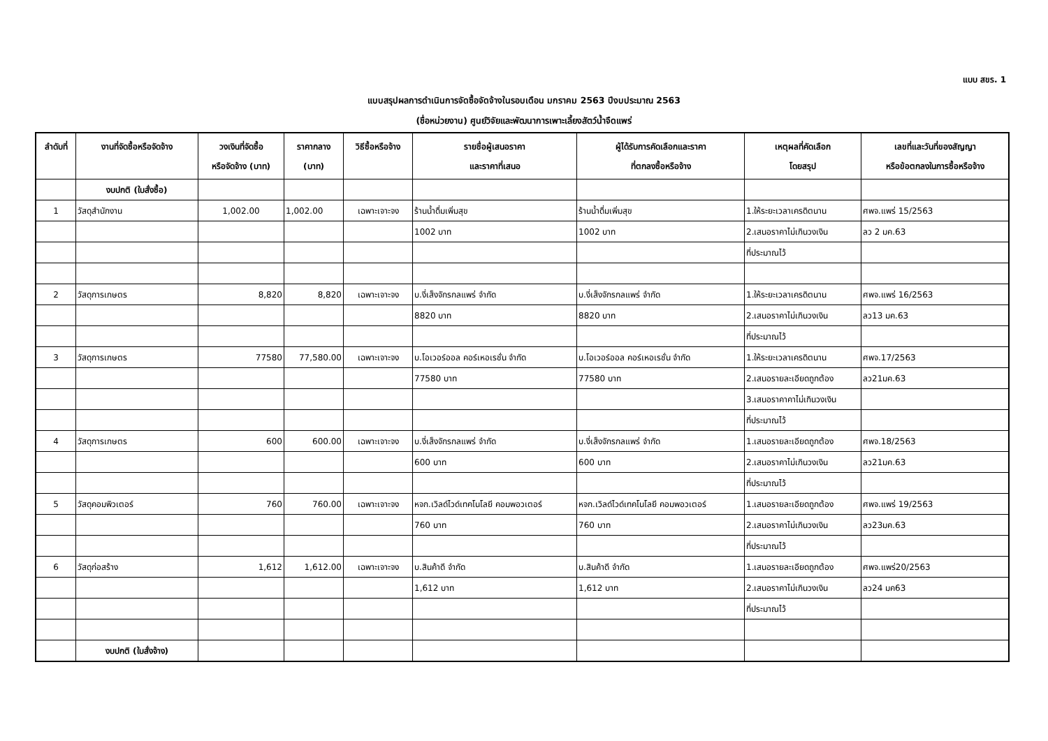แบบ สขร. 1
แบบสรุปผลการดำเนินการจัดซื้อจัดจ้างในรอบเดือน มกราคม 2563 ปีงบประมาณ 2563
(ชื่อหน่วยงาน) ศูนย์วิจัยและพัฒนาการเพาะเลี้ยงสัตว์น้ำจืดแพร่
| ลำดับที่ | งานที่จัดซื้อหรือจัดจ้าง | วงเงินที่จัดซื้อ หรือจัดจ้าง (บาท) | ราคากลาง (บาท) | วิธีซื้อหรือจ้าง | รายชื่อผู้เสนอราคา และราคาที่เสนอ | ผู้ได้รับการคัดเลือกและราคา ที่ตกลงซื้อหรือจ้าง | เหตุผลที่คัดเลือก โดยสรุป | เลขที่และวันที่ของสัญญา หรือข้อตกลงในการซื้อหรือจ้าง |
| --- | --- | --- | --- | --- | --- | --- | --- | --- |
| | งบปกติ (ใบสั่งซื้อ) | | | | | | | |
| 1 | วัสดุสำนักงาน | 1,002.00 | 1,002.00 | เฉพาะเจาะจง | ร้านน้ำดื่มเพิ่มสุข | ร้านน้ำดื่มเพิ่มสุข | 1.ให้ระยะเวลาเครดิตนาน | ศพจ.แพร่ 15/2563 |
| | | | | | 1002 บาท | 1002 บาท | 2.เสนอราคาไม่เกินวงเงิน | ลว 2 มค.63 |
| | | | | | | | ที่ประมาณไว้ | |
| 2 | วัสดุการเกษตร | 8,820 | 8,820 | เฉพาะเจาะจง | บ.งี่เส็งจักรกลแพร่ จำกัด | บ.งี่เส็งจักรกลแพร่ จำกัด | 1.ให้ระยะเวลาเครดิตนาน | ศพจ.แพร่ 16/2563 |
| | | | | | 8820 บาท | 8820 บาท | 2.เสนอราคาไม่เกินวงเงิน | ลว13 มค.63 |
| | | | | | | | ที่ประมาณไว้ | |
| 3 | วัสดุการเกษตร | 77580 | 77,580.00 | เฉพาะเจาะจง | บ.โอเวอร์ออล คอร์เหอเรชั่น จำกัด | บ.โอเวอร์ออล คอร์เหอเรชั่น จำกัด | 1.ให้ระยะเวลาเครดิตนาน | ศพจ.17/2563 |
| | | | | | 77580 บาท | 77580 บาท | 2.เสนอรายละเอียดถูกต้อง | ลว21มค.63 |
| | | | | | | | 3.เสนอราคาคาไม่เกินวงเงิน | |
| | | | | | | | ที่ประมาณไว้ | |
| 4 | วัสดุการเกษตร | 600 | 600.00 | เฉพาะเจาะจง | บ.งี่เส็งจักรกลแพร่ จำกัด | บ.งี่เส็งจักรกลแพร่ จำกัด | 1.เสนอรายละเอียดถูกต้อง | ศพจ.18/2563 |
| | | | | | 600 บาท | 600 บาท | 2.เสนอราคาไม่เกินวงเงิน | ลว21มค.63 |
| | | | | | | | ที่ประมาณไว้ | |
| 5 | วัสดุคอมพิวเตอร์ | 760 | 760.00 | เฉพาะเจาะจง | หจก.เวิลด์ไวด์เทคโนโลยี คอมพอวเตอร์ | หจก.เวิลด์ไวด์เทคโนโลยี คอมพอวเตอร์ | 1.เสนอรายละเอียดถูกต้อง | ศพจ.แพร่ 19/2563 |
| | | | | | 760 บาท | 760 บาท | 2.เสนอราคาไม่เกินวงเงิน | ลว23มค.63 |
| | | | | | | | ที่ประมาณไว้ | |
| 6 | วัสดุก่อสร้าง | 1,612 | 1,612.00 | เฉพาะเจาะจง | บ.สินค้าดี จำกัด | บ.สินค้าดี จำกัด | 1.เสนอรายละเอียดถูกต้อง | ศพจ.แพร่20/2563 |
| | | | | | 1,612 บาท | 1,612 บาท | 2.เสนอราคาไม่เกินวงเงิน | ลว24 มค63 |
| | | | | | | | ที่ประมาณไว้ | |
| | งบปกติ (ใบสั่งจ้าง) | | | | | | | |